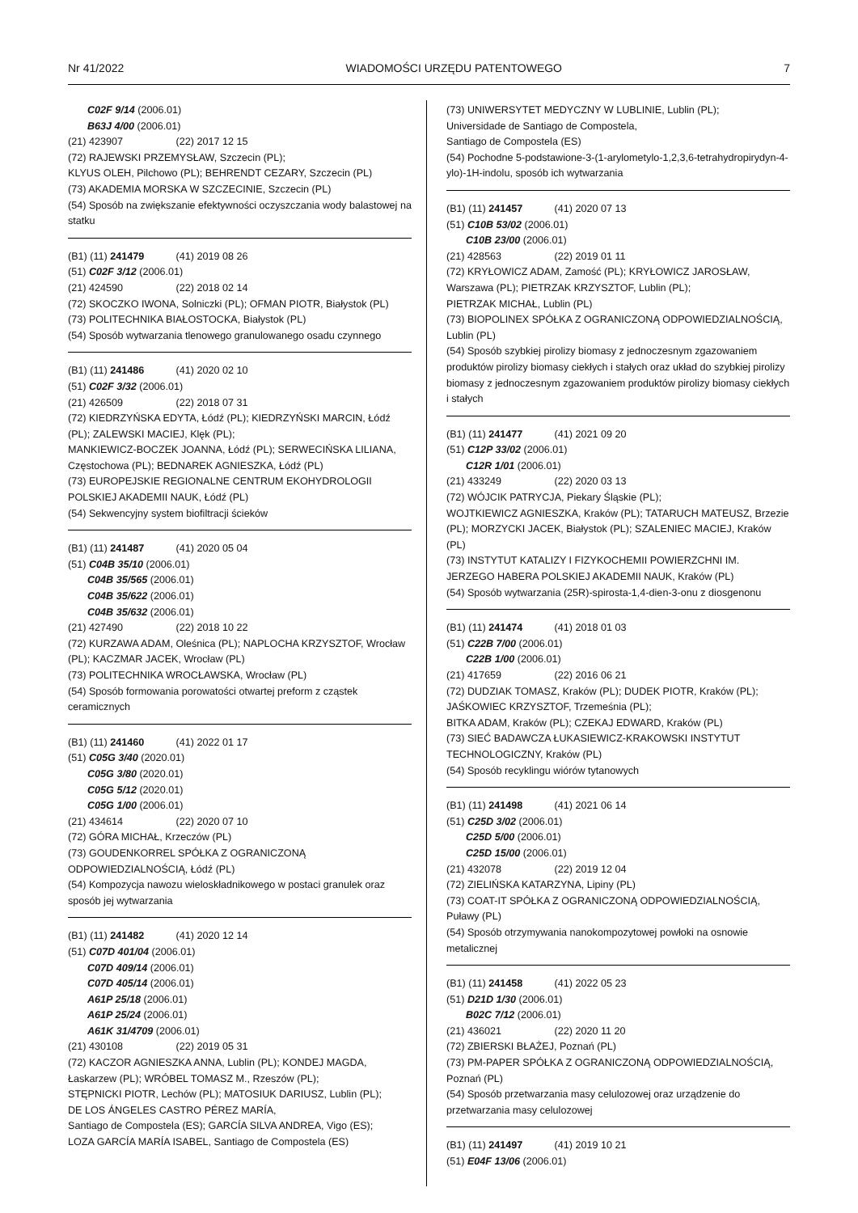Nr 41/2022 WIADOMOŚCI URZĘDU PATENTOWEGO 7
C02F 9/14 (2006.01)
B63J 4/00 (2006.01)
(21) 423907 (22) 2017 12 15
(72) RAJEWSKI PRZEMYSŁAW, Szczecin (PL);
KLYUS OLEH, Pilchowo (PL); BEHRENDT CEZARY, Szczecin (PL)
(73) AKADEMIA MORSKA W SZCZECINIE, Szczecin (PL)
(54) Sposób na zwiększanie efektywności oczyszczania wody balastowej na statku
(B1) (11) 241479 (41) 2019 08 26
(51) C02F 3/12 (2006.01)
(21) 424590 (22) 2018 02 14
(72) SKOCZKO IWONA, Solniczki (PL); OFMAN PIOTR, Białystok (PL)
(73) POLITECHNIKA BIAŁOSTOCKA, Białystok (PL)
(54) Sposób wytwarzania tlenowego granulowanego osadu czynnego
(B1) (11) 241486 (41) 2020 02 10
(51) C02F 3/32 (2006.01)
(21) 426509 (22) 2018 07 31
(72) KIEDRZYŃSKA EDYTA, Łódź (PL); KIEDRZYŃSKI MARCIN, Łódź (PL); ZALEWSKI MACIEJ, Klęk (PL);
MANKIEWICZ-BOCZEK JOANNA, Łódź (PL); SERWECIŃSKA LILIANA, Częstochowa (PL); BEDNAREK AGNIESZKA, Łódź (PL)
(73) EUROPEJSKIE REGIONALNE CENTRUM EKOHYDROLOGII POLSKIEJ AKADEMII NAUK, Łódź (PL)
(54) Sekwencyjny system biofiltracji ścieków
(B1) (11) 241487 (41) 2020 05 04
(51) C04B 35/10 (2006.01)
C04B 35/565 (2006.01)
C04B 35/622 (2006.01)
C04B 35/632 (2006.01)
(21) 427490 (22) 2018 10 22
(72) KURZAWA ADAM, Oleśnica (PL); NAPLOCHA KRZYSZTOF, Wrocław (PL); KACZMAR JACEK, Wrocław (PL)
(73) POLITECHNIKA WROCŁAWSKA, Wrocław (PL)
(54) Sposób formowania porowatości otwartej preform z cząstek ceramicznych
(B1) (11) 241460 (41) 2022 01 17
(51) C05G 3/40 (2020.01)
C05G 3/80 (2020.01)
C05G 5/12 (2020.01)
C05G 1/00 (2006.01)
(21) 434614 (22) 2020 07 10
(72) GÓRA MICHAŁ, Krzeczów (PL)
(73) GOUDENKORREL SPÓŁKA Z OGRANICZONĄ ODPOWIEDZIALNOŚCIĄ, Łódź (PL)
(54) Kompozycja nawozu wieloskładnikowego w postaci granulek oraz sposób jej wytwarzania
(B1) (11) 241482 (41) 2020 12 14
(51) C07D 401/04 (2006.01)
C07D 409/14 (2006.01)
C07D 405/14 (2006.01)
A61P 25/18 (2006.01)
A61P 25/24 (2006.01)
A61K 31/4709 (2006.01)
(21) 430108 (22) 2019 05 31
(72) KACZOR AGNIESZKA ANNA, Lublin (PL); KONDEJ MAGDA, Łaskarzew (PL); WRÓBEL TOMASZ M., Rzeszów (PL);
STĘPNICKI PIOTR, Lechów (PL); MATOSIUK DARIUSZ, Lublin (PL);
DE LOS ÁNGELES CASTRO PÉREZ MARÍA,
Santiago de Compostela (ES); GARCÍA SILVA ANDREA, Vigo (ES);
LOZA GARCÍA MARÍA ISABEL, Santiago de Compostela (ES)
(73) UNIWERSYTET MEDYCZNY W LUBLINIE, Lublin (PL);
Universidade de Santiago de Compostela,
Santiago de Compostela (ES)
(54) Pochodne 5-podstawione-3-(1-arylometylo-1,2,3,6-tetrahydropirydyn-4-ylo)-1H-indolu, sposób ich wytwarzania
(B1) (11) 241457 (41) 2020 07 13
(51) C10B 53/02 (2006.01)
C10B 23/00 (2006.01)
(21) 428563 (22) 2019 01 11
(72) KRYŁOWICZ ADAM, Zamość (PL); KRYŁOWICZ JAROSŁAW, Warszawa (PL); PIETRZAK KRZYSZTOF, Lublin (PL);
PIETRZAK MICHAŁ, Lublin (PL)
(73) BIOPOLINEX SPÓŁKA Z OGRANICZONĄ ODPOWIEDZIALNOŚCIĄ, Lublin (PL)
(54) Sposób szybkiej pirolizy biomasy z jednoczesnym zgazowaniem produktów pirolizy biomasy ciekłych i stałych oraz układ do szybkiej pirolizy biomasy z jednoczesnym zgazowaniem produktów pirolizy biomasy ciekłych i stałych
(B1) (11) 241477 (41) 2021 09 20
(51) C12P 33/02 (2006.01)
C12R 1/01 (2006.01)
(21) 433249 (22) 2020 03 13
(72) WÓJCIK PATRYCJA, Piekary Śląskie (PL);
WOJTKIEWICZ AGNIESZKA, Kraków (PL); TATARUCH MATEUSZ, Brzezie (PL); MORZYCKI JACEK, Białystok (PL); SZALENIEC MACIEJ, Kraków (PL)
(73) INSTYTUT KATALIZY I FIZYKOCHEMII POWIERZCHNI IM. JERZEGO HABERA POLSKIEJ AKADEMII NAUK, Kraków (PL)
(54) Sposób wytwarzania (25R)-spirosta-1,4-dien-3-onu z diosgenonu
(B1) (11) 241474 (41) 2018 01 03
(51) C22B 7/00 (2006.01)
C22B 1/00 (2006.01)
(21) 417659 (22) 2016 06 21
(72) DUDZIAK TOMASZ, Kraków (PL); DUDEK PIOTR, Kraków (PL); JAŚKOWIEC KRZYSZTOF, Trzemeśnia (PL);
BITKA ADAM, Kraków (PL); CZEKAJ EDWARD, Kraków (PL)
(73) SIEĆ BADAWCZA ŁUKASIEWICZ-KRAKOWSKI INSTYTUT TECHNOLOGICZNY, Kraków (PL)
(54) Sposób recyklingu wiórów tytanowych
(B1) (11) 241498 (41) 2021 06 14
(51) C25D 3/02 (2006.01)
C25D 5/00 (2006.01)
C25D 15/00 (2006.01)
(21) 432078 (22) 2019 12 04
(72) ZIELIŃSKA KATARZYNA, Lipiny (PL)
(73) COAT-IT SPÓŁKA Z OGRANICZONĄ ODPOWIEDZIALNOŚCIĄ, Puławy (PL)
(54) Sposób otrzymywania nanokompozytowej powłoki na osnowie metalicznej
(B1) (11) 241458 (41) 2022 05 23
(51) D21D 1/30 (2006.01)
B02C 7/12 (2006.01)
(21) 436021 (22) 2020 11 20
(72) ZBIERSKI BŁAŻEJ, Poznań (PL)
(73) PM-PAPER SPÓŁKA Z OGRANICZONĄ ODPOWIEDZIALNOŚCIĄ, Poznań (PL)
(54) Sposób przetwarzania masy celulozowej oraz urządzenie do przetwarzania masy celulozowej
(B1) (11) 241497 (41) 2019 10 21
(51) E04F 13/06 (2006.01)